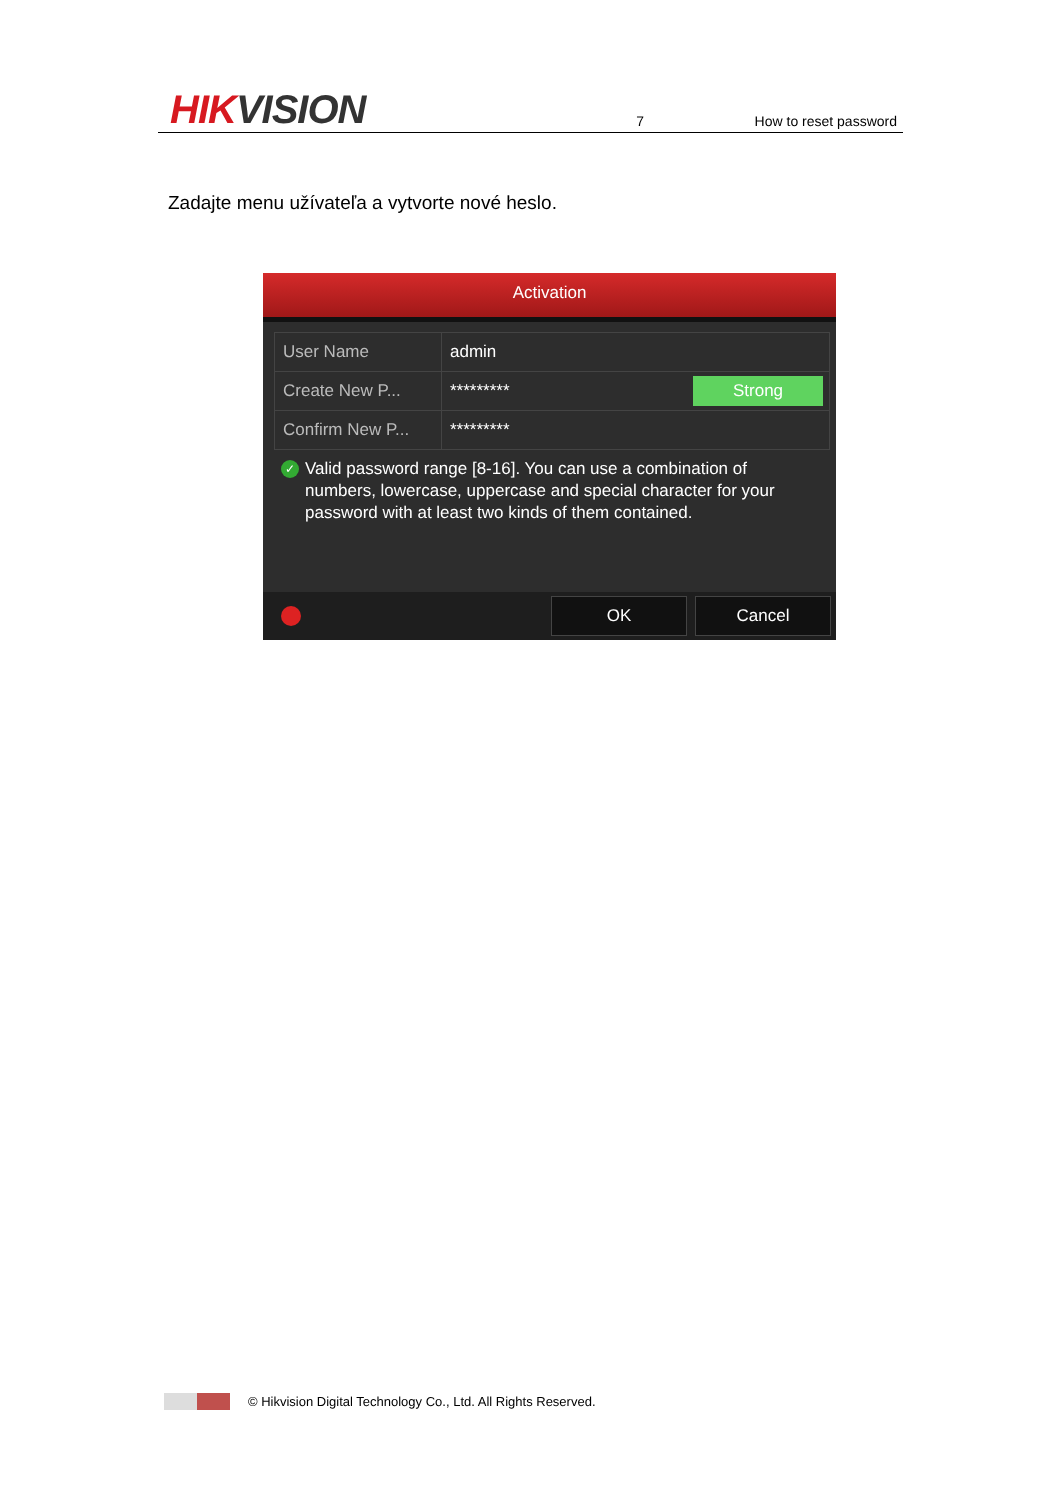HIKVISION
7
How to reset password
Zadajte menu užívateľa a vytvorte nové heslo.
Activation
User Name
admin
Create New P...
*********
Strong
Confirm New P...
*********
✓
Valid password range [8-16]. You can use a combination of numbers, lowercase, uppercase and special character for your password with at least two kinds of them contained.
OK Cancel
© Hikvision Digital Technology Co., Ltd. All Rights Reserved.